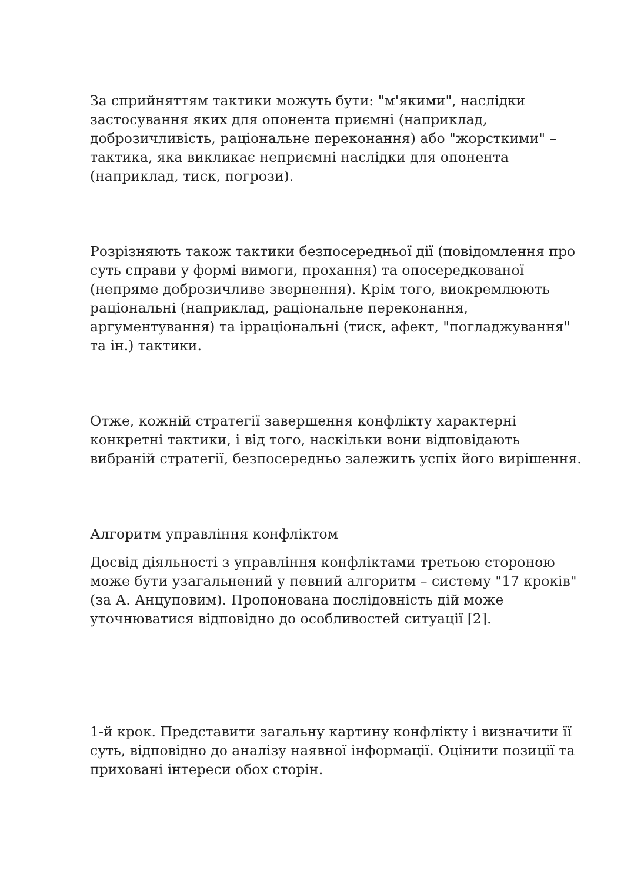За сприйняттям тактики можуть бути: "м'якими", наслідки застосування яких для опонента приємні (наприклад, доброзичливість, раціональне переконання) або "жорсткими" – тактика, яка викликає неприємні наслідки для опонента (наприклад, тиск, погрози).
Розрізняють також тактики безпосередньої дії (повідомлення про суть справи у формі вимоги, прохання) та опосередкованої (непряме доброзичливе звернення). Крім того, виокремлюють раціональні (наприклад, раціональне переконання, аргументування) та ірраціональні (тиск, афект, "погладжування" та ін.) тактики.
Отже, кожній стратегії завершення конфлікту характерні конкретні тактики, і від того, наскільки вони відповідають вибраній стратегії, безпосередньо залежить успіх його вирішення.
Алгоритм управління конфліктом
Досвід діяльності з управління конфліктами третьою стороною може бути узагальнений у певний алгоритм – систему "17 кроків" (за А. Анцуповим). Пропонована послідовність дій може уточнюватися відповідно до особливостей ситуації [2].
1-й крок. Представити загальну картину конфлікту і визначити її суть, відповідно до аналізу наявної інформації. Оцінити позиції та приховані інтереси обох сторін.